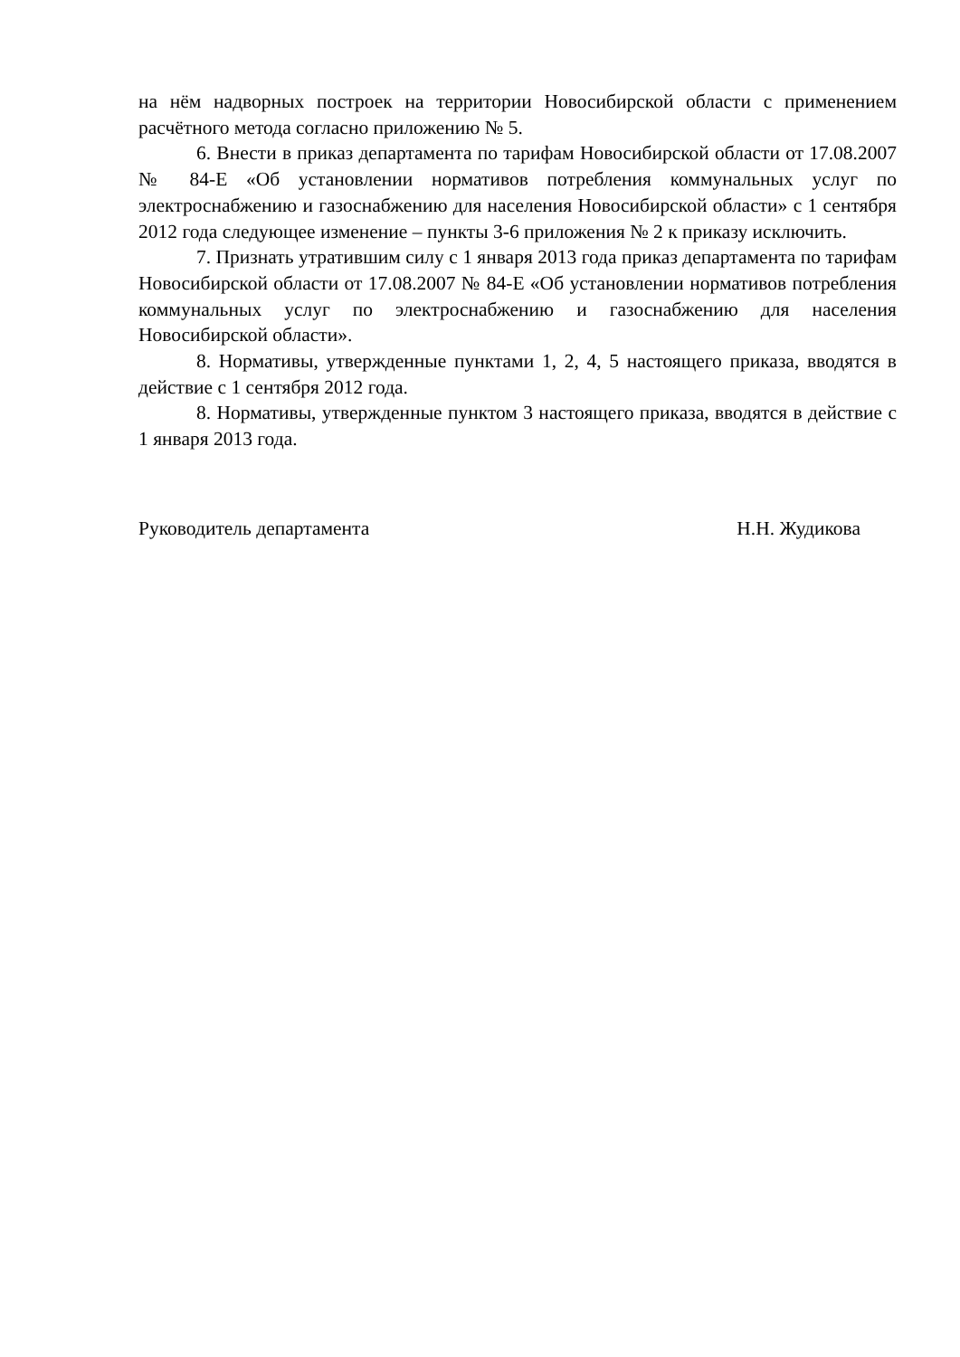на нём надворных построек на территории Новосибирской области с применением расчётного метода согласно приложению № 5.
6. Внести в приказ департамента по тарифам Новосибирской области от 17.08.2007 № 84-Е «Об установлении нормативов потребления коммунальных услуг по электроснабжению и газоснабжению для населения Новосибирской области» с 1 сентября 2012 года следующее изменение – пункты 3-6 приложения № 2 к приказу исключить.
7. Признать утратившим силу с 1 января 2013 года приказ департамента по тарифам Новосибирской области от 17.08.2007 № 84-Е «Об установлении нормативов потребления коммунальных услуг по электроснабжению и газоснабжению для населения Новосибирской области».
8. Нормативы, утвержденные пунктами 1, 2, 4, 5 настоящего приказа, вводятся в действие с 1 сентября 2012 года.
8. Нормативы, утвержденные пунктом 3 настоящего приказа, вводятся в действие с 1 января 2013 года.
Руководитель департамента Н.Н. Жудикова